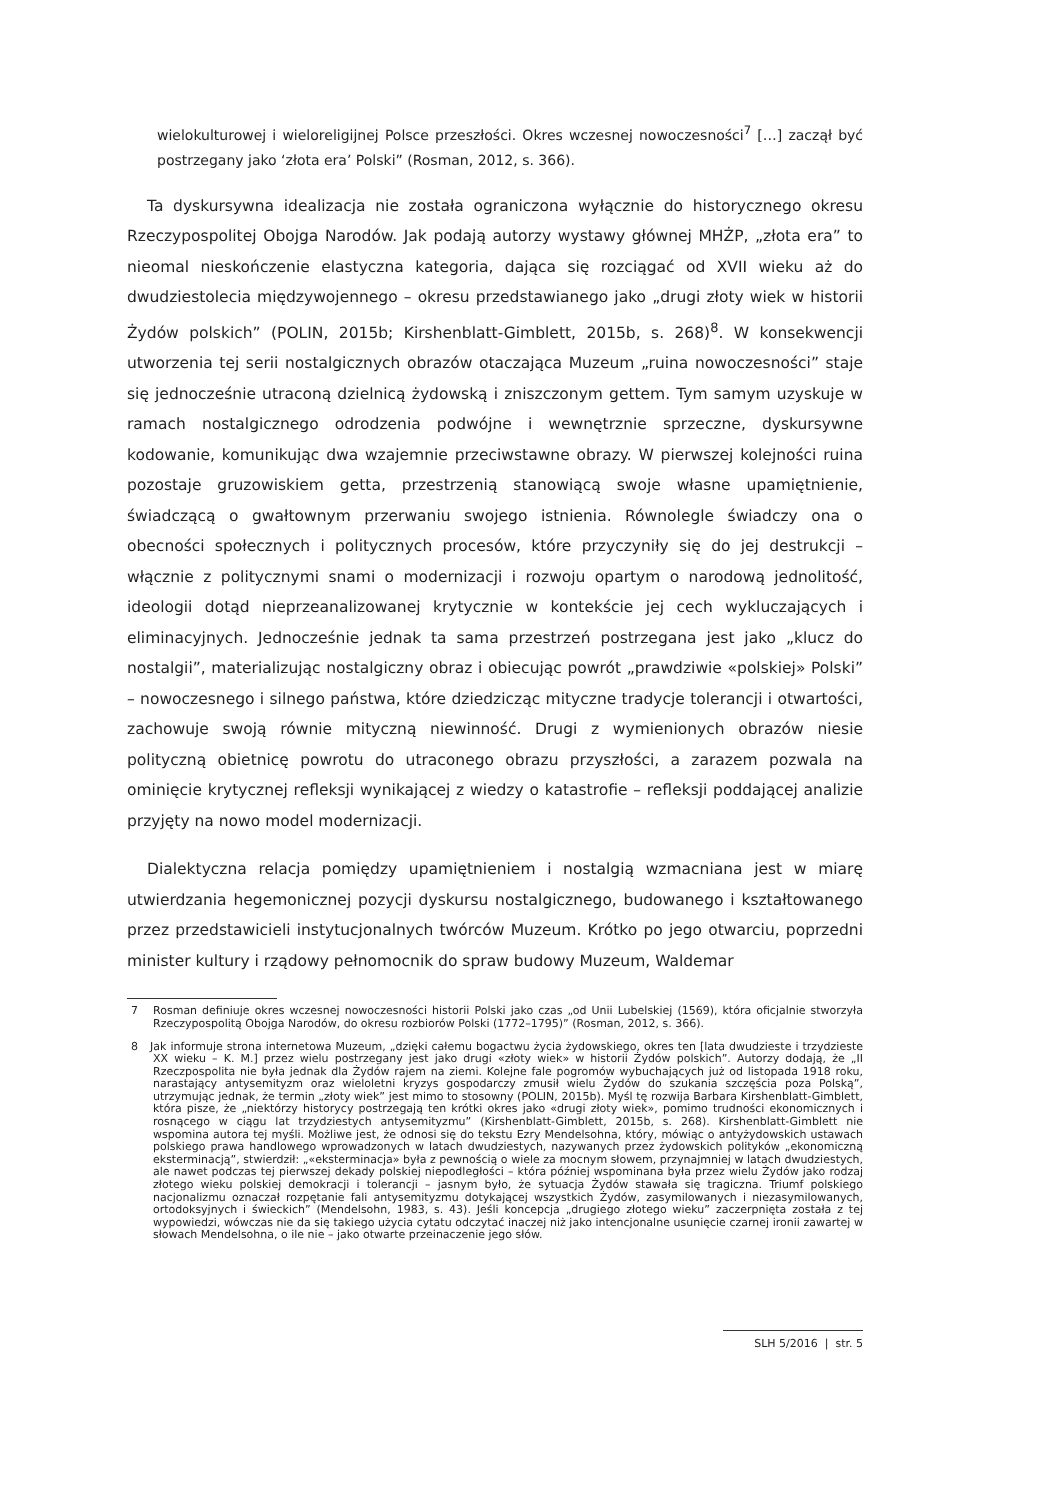wielokulturowej i wieloreligijnej Polsce przeszłości. Okres wczesnej nowoczesności<sup>7</sup> […] zaczął być postrzegany jako ‘złota era’ Polski” (Rosman, 2012, s. 366).
Ta dyskursywna idealizacja nie została ograniczona wyłącznie do historycznego okresu Rzeczypospolitej Obojga Narodów. Jak podają autorzy wystawy głównej MHŻP, „złota era” to nieomal nieskończenie elastyczna kategoria, dająca się rozciągać od XVII wieku aż do dwudziestolecia międzywojennego – okresu przedstawianego jako „drugi złoty wiek w historii Żydów polskich” (POLIN, 2015b; Kirshenblatt-Gimblett, 2015b, s. 268)<sup>8</sup>. W konsekwencji utworzenia tej serii nostalgicznych obrazów otaczająca Muzeum „ruina nowoczesności” staje się jednocześnie utraconą dzielnicą żydowską i zniszczonym gettem. Tym samym uzyskuje w ramach nostalgicznego odrodzenia podwójne i wewnętrznie sprzeczne, dyskursywne kodowanie, komunikując dwa wzajemnie przeciwstawne obrazy. W pierwszej kolejności ruina pozostaje gruzowiskiem getta, przestrzenią stanowiącą swoje własne upamiętnienie, świadczącą o gwałtownym przerwaniu swojego istnienia. Równolegle świadczy ona o obecności społecznych i politycznych procesów, które przyczyniły się do jej destrukcji – włącznie z politycznymi snami o modernizacji i rozwoju opartym o narodową jednolitość, ideologii dotąd nieprzeanalizowanej krytycznie w kontekście jej cech wykluczających i eliminacyjnych. Jednocześnie jednak ta sama przestrzeń postrzegana jest jako „klucz do nostalgii”, materializując nostalgiczny obraz i obiecując powrót „prawdziwie «polskiej» Polski” – nowoczesnego i silnego państwa, które dziedzicząc mityczne tradycje tolerancji i otwartości, zachowuje swoją równie mityczną niewinność. Drugi z wymienionych obrazów niesie polityczną obietnicę powrotu do utraconego obrazu przyszłości, a zarazem pozwala na ominięcie krytycznej refleksji wynikającej z wiedzy o katastrofie – refleksji poddającej analizie przyjęty na nowo model modernizacji.
Dialektyczna relacja pomiędzy upamiętnieniem i nostalgią wzmacniana jest w miarę utwierdzania hegemonicznej pozycji dyskursu nostalgicznego, budowanego i kształtowanego przez przedstawicieli instytucjonalnych twórców Muzeum. Krótko po jego otwarciu, poprzedni minister kultury i rządowy pełnomocnik do spraw budowy Muzeum, Waldemar
7 Rosman definiuje okres wczesnej nowoczesności historii Polski jako czas „od Unii Lubelskiej (1569), która oficjalnie stworzyła Rzeczypospolitą Obojga Narodów, do okresu rozbiorów Polski (1772–1795)” (Rosman, 2012, s. 366).
8 Jak informuje strona internetowa Muzeum, „dzięki całemu bogactwu życia żydowskiego, okres ten [lata dwudzieste i trzydzieste XX wieku – K. M.] przez wielu postrzegany jest jako drugi «złoty wiek» w historii Żydów polskich”. Autorzy dodają, że „II Rzeczpospolita nie była jednak dla Żydów rajem na ziemi. Kolejne fale pogromów wybuchających już od listopada 1918 roku, narastający antysemityzm oraz wieloletni kryzys gospodarczy zmusił wielu Żydów do szukania szczęścia poza Polską”, utrzymując jednak, że termin „złoty wiek” jest mimo to stosowny (POLIN, 2015b). Myśl tę rozwija Barbara Kirshenblatt-Gimblett, która pisze, że „niektórzy historycy postrzegają ten krótki okres jako «drugi złoty wiek», pomimo trudności ekonomicznych i rosnącego w ciągu lat trzydziestych antysemityzmu” (Kirshenblatt-Gimblett, 2015b, s. 268). Kirshenblatt-Gimblett nie wspomina autora tej myśli. Możliwe jest, że odnosi się do tekstu Ezry Mendelsohna, który, mówiąc o antyżydowskich ustawach polskiego prawa handlowego wprowadzonych w latach dwudziestych, nazywanych przez żydowskich polityków „ekonomiczną eksterminacją”, stwierdził: „«eksterminacja» była z pewnością o wiele za mocnym słowem, przynajmniej w latach dwudziestych, ale nawet podczas tej pierwszej dekady polskiej niepodległości – która później wspominana była przez wielu Żydów jako rodzaj złotego wieku polskiej demokracji i tolerancji – jasnym było, że sytuacja Żydów stawała się tragiczna. Triumf polskiego nacjonalizmu oznaczał rozpętanie fali antysemityzmu dotykającej wszystkich Żydów, zasymilowanych i niezasymilowanych, ortodoksyjnych i świeckich” (Mendelsohn, 1983, s. 43). Jeśli koncepcja „drugiego złotego wieku” zaczerpnięta została z tej wypowiedzi, wówczas nie da się takiego użycia cytatu odczytać inaczej niż jako intencjonalne usunięcie czarnej ironii zawartej w słowach Mendelsohna, o ile nie – jako otwarte przeinaczenie jego słów.
SLH 5/2016 | str. 5